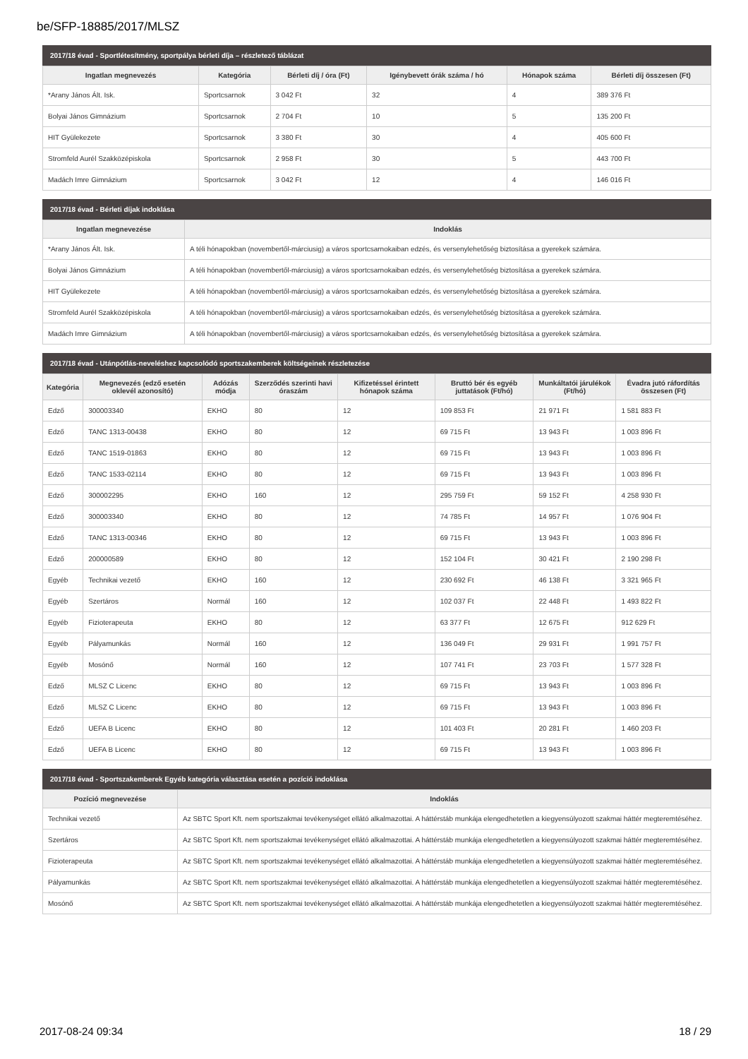be/SFP-18885/2017/MLSZ
2017/18 évad - Sportlétesítmény, sportpálya bérleti díja – részletező táblázat
| Ingatlan megnevezés | Kategória | Bérleti díj / óra (Ft) | Igénybevett órák száma / hó | Hónapok száma | Bérleti díj összesen (Ft) |
| --- | --- | --- | --- | --- | --- |
| *Arany János Ált. Isk. | Sportcsarnok | 3 042 Ft | 32 | 4 | 389 376 Ft |
| Bolyai János Gimnázium | Sportcsarnok | 2 704 Ft | 10 | 5 | 135 200 Ft |
| HIT Gyülekezete | Sportcsarnok | 3 380 Ft | 30 | 4 | 405 600 Ft |
| Stromfeld Aurél Szakközépiskola | Sportcsarnok | 2 958 Ft | 30 | 5 | 443 700 Ft |
| Madách Imre Gimnázium | Sportcsarnok | 3 042 Ft | 12 | 4 | 146 016 Ft |
2017/18 évad - Bérleti díjak indoklása
| Ingatlan megnevezése | Indoklás |
| --- | --- |
| *Arany János Ált. Isk. | A téli hónapokban (novembertől-márciusig) a város sportcsarnokaiban edzés, és versenylehetőség biztosítása a gyerekek számára. |
| Bolyai János Gimnázium | A téli hónapokban (novembertől-márciusig) a város sportcsarnokaiban edzés, és versenylehetőség biztosítása a gyerekek számára. |
| HIT Gyülekezete | A téli hónapokban (novembertől-márciusig) a város sportcsarnokaiban edzés, és versenylehetőség biztosítása a gyerekek számára. |
| Stromfeld Aurél Szakközépiskola | A téli hónapokban (novembertől-márciusig) a város sportcsarnokaiban edzés, és versenylehetőség biztosítása a gyerekek számára. |
| Madách Imre Gimnázium | A téli hónapokban (novembertől-márciusig) a város sportcsarnokaiban edzés, és versenylehetőség biztosítása a gyerekek számára. |
2017/18 évad - Utánpótlás-neveléshez kapcsolódó sportszakemberek költségeinek részletezése
| Kategória | Megnevezés (edző esetén oklevél azonosító) | Adózás módja | Szerződés szerinti havi óraszám | Kifizetéssel érintett hónapok száma | Bruttó bér és egyéb juttatások (Ft/hó) | Munkáltatói járulékok (Ft/hó) | Évadra jutó ráfordítás összesen (Ft) |
| --- | --- | --- | --- | --- | --- | --- | --- |
| Edző | 300003340 | EKHO | 80 | 12 | 109 853 Ft | 21 971 Ft | 1 581 883 Ft |
| Edző | TANC 1313-00438 | EKHO | 80 | 12 | 69 715 Ft | 13 943 Ft | 1 003 896 Ft |
| Edző | TANC 1519-01863 | EKHO | 80 | 12 | 69 715 Ft | 13 943 Ft | 1 003 896 Ft |
| Edző | TANC 1533-02114 | EKHO | 80 | 12 | 69 715 Ft | 13 943 Ft | 1 003 896 Ft |
| Edző | 300002295 | EKHO | 160 | 12 | 295 759 Ft | 59 152 Ft | 4 258 930 Ft |
| Edző | 300003340 | EKHO | 80 | 12 | 74 785 Ft | 14 957 Ft | 1 076 904 Ft |
| Edző | TANC 1313-00346 | EKHO | 80 | 12 | 69 715 Ft | 13 943 Ft | 1 003 896 Ft |
| Edző | 200000589 | EKHO | 80 | 12 | 152 104 Ft | 30 421 Ft | 2 190 298 Ft |
| Egyéb | Technikai vezető | EKHO | 160 | 12 | 230 692 Ft | 46 138 Ft | 3 321 965 Ft |
| Egyéb | Szertáros | Normál | 160 | 12 | 102 037 Ft | 22 448 Ft | 1 493 822 Ft |
| Egyéb | Fizioterapeuta | EKHO | 80 | 12 | 63 377 Ft | 12 675 Ft | 912 629 Ft |
| Egyéb | Pályamunkás | Normál | 160 | 12 | 136 049 Ft | 29 931 Ft | 1 991 757 Ft |
| Egyéb | Mosónő | Normál | 160 | 12 | 107 741 Ft | 23 703 Ft | 1 577 328 Ft |
| Edző | MLSZ C Licenc | EKHO | 80 | 12 | 69 715 Ft | 13 943 Ft | 1 003 896 Ft |
| Edző | MLSZ C Licenc | EKHO | 80 | 12 | 69 715 Ft | 13 943 Ft | 1 003 896 Ft |
| Edző | UEFA B Licenc | EKHO | 80 | 12 | 101 403 Ft | 20 281 Ft | 1 460 203 Ft |
| Edző | UEFA B Licenc | EKHO | 80 | 12 | 69 715 Ft | 13 943 Ft | 1 003 896 Ft |
2017/18 évad - Sportszakemberek Egyéb kategória választása esetén a pozíció indoklása
| Pozíció megnevezése | Indoklás |
| --- | --- |
| Technikai vezető | Az SBTC Sport Kft. nem sportszakmai tevékenységet ellátó alkalmazottai. A háttérstáb munkája elengedhetetlen a kiegyensúlyozott szakmai háttér megteremtéséhez. |
| Szertáros | Az SBTC Sport Kft. nem sportszakmai tevékenységet ellátó alkalmazottai. A háttérstáb munkája elengedhetetlen a kiegyensúlyozott szakmai háttér megteremtéséhez. |
| Fizioterapeuta | Az SBTC Sport Kft. nem sportszakmai tevékenységet ellátó alkalmazottai. A háttérstáb munkája elengedhetetlen a kiegyensúlyozott szakmai háttér megteremtéséhez. |
| Pályamunkás | Az SBTC Sport Kft. nem sportszakmai tevékenységet ellátó alkalmazottai. A háttérstáb munkája elengedhetetlen a kiegyensúlyozott szakmai háttér megteremtéséhez. |
| Mosónő | Az SBTC Sport Kft. nem sportszakmai tevékenységet ellátó alkalmazottai. A háttérstáb munkája elengedhetetlen a kiegyensúlyozott szakmai háttér megteremtéséhez. |
2017-08-24 09:34 18 / 29